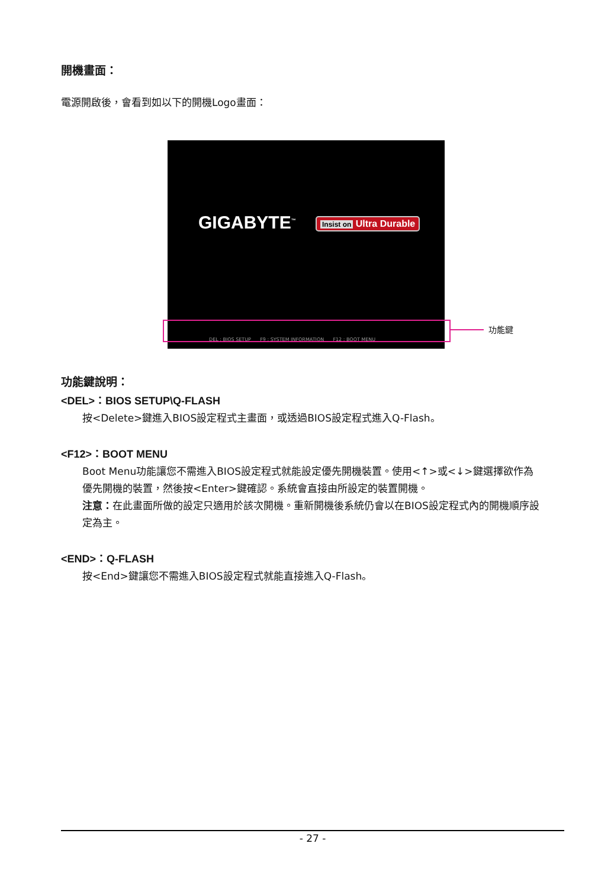開機畫面：
電源開啟後，會看到如以下的開機Logo畫面：
GIGABYTE<sup>™</sup> Insist on Ultra Durable
DEL : BIOS SETUP F9 : SYSTEM INFORMATION F12 : BOOT MENU
功能鍵
功能鍵說明：
<DEL>：BIOS SETUP\Q-FLASH
按<Delete>鍵進入BIOS設定程式主畫面，或透過BIOS設定程式進入Q-Flash。
<F12>：BOOT MENU
Boot Menu功能讓您不需進入BIOS設定程式就能設定優先開機裝置。使用<↑>或<↓>鍵選擇欲作為優先開機的裝置，然後按<Enter>鍵確認。系統會直接由所設定的裝置開機。
注意：在此畫面所做的設定只適用於該次開機。重新開機後系統仍會以在BIOS設定程式內的開機順序設定為主。
<END>：Q-FLASH
按<End>鍵讓您不需進入BIOS設定程式就能直接進入Q-Flash。
- 27 -